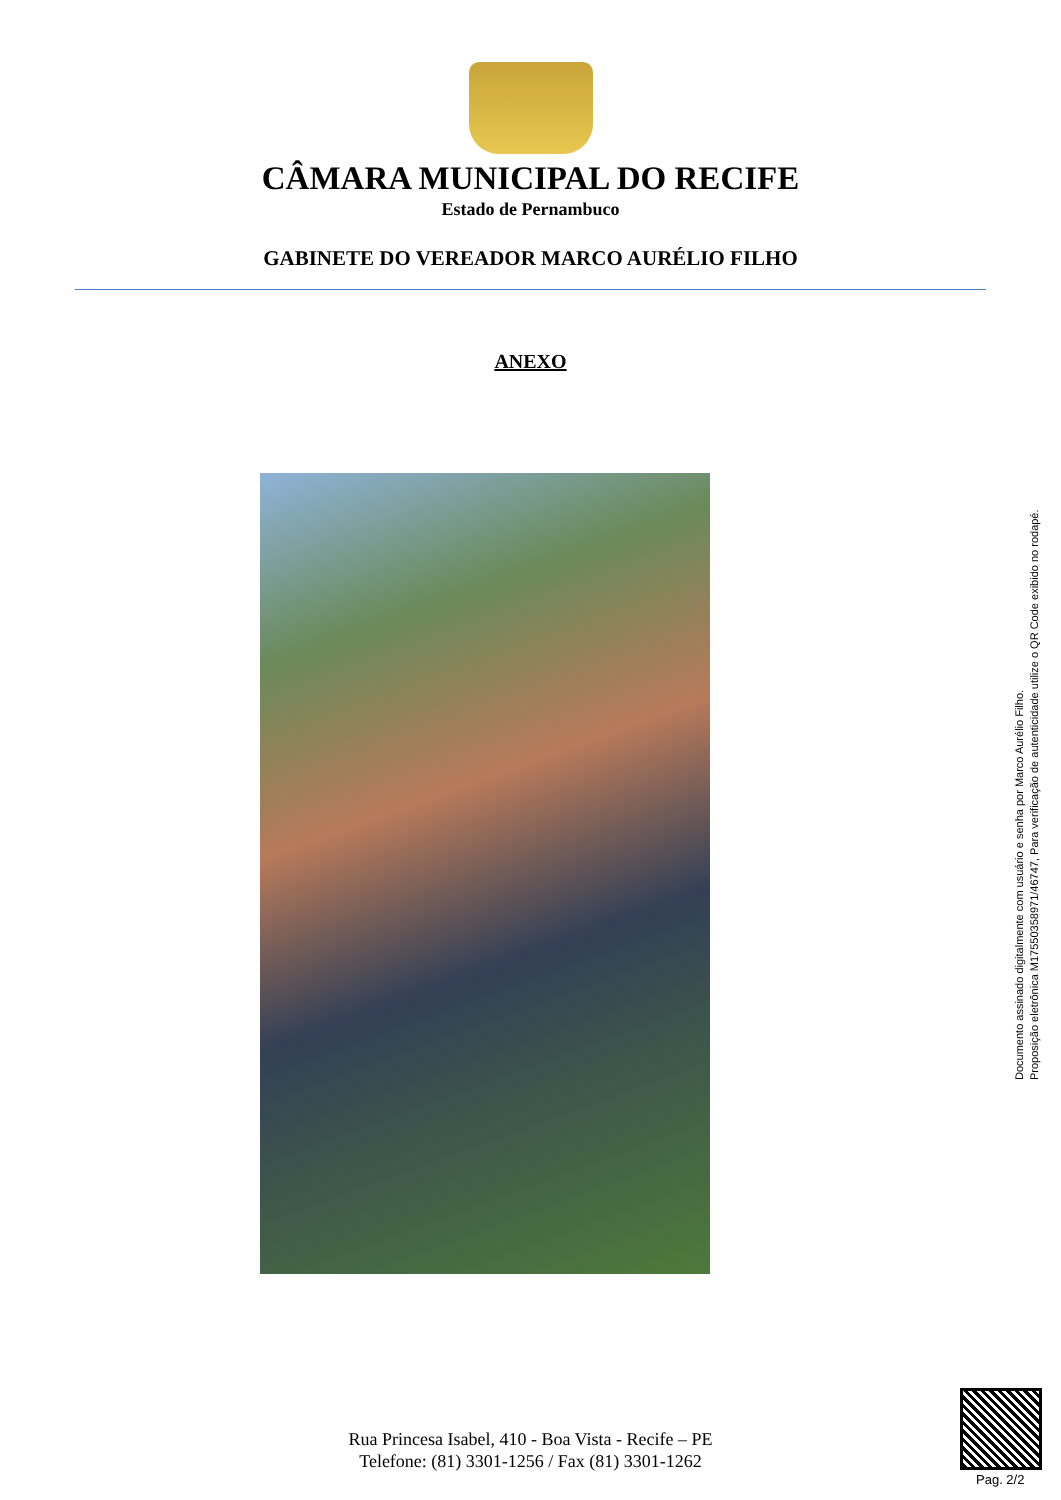CÂMARA MUNICIPAL DO RECIFE
Estado de Pernambuco
GABINETE DO VEREADOR MARCO AURÉLIO FILHO
ANEXO
Documento assinado digitalmente com usuário e senha por Marco Aurélio Filho.
Proposição eletrônica M17550358971/46747, Para verificação de autenticidade utilize o QR Code exibido no rodapé.
Rua Princesa Isabel, 410 - Boa Vista - Recife – PE
Telefone: (81) 3301-1256 / Fax (81) 3301-1262
Pag. 2/2